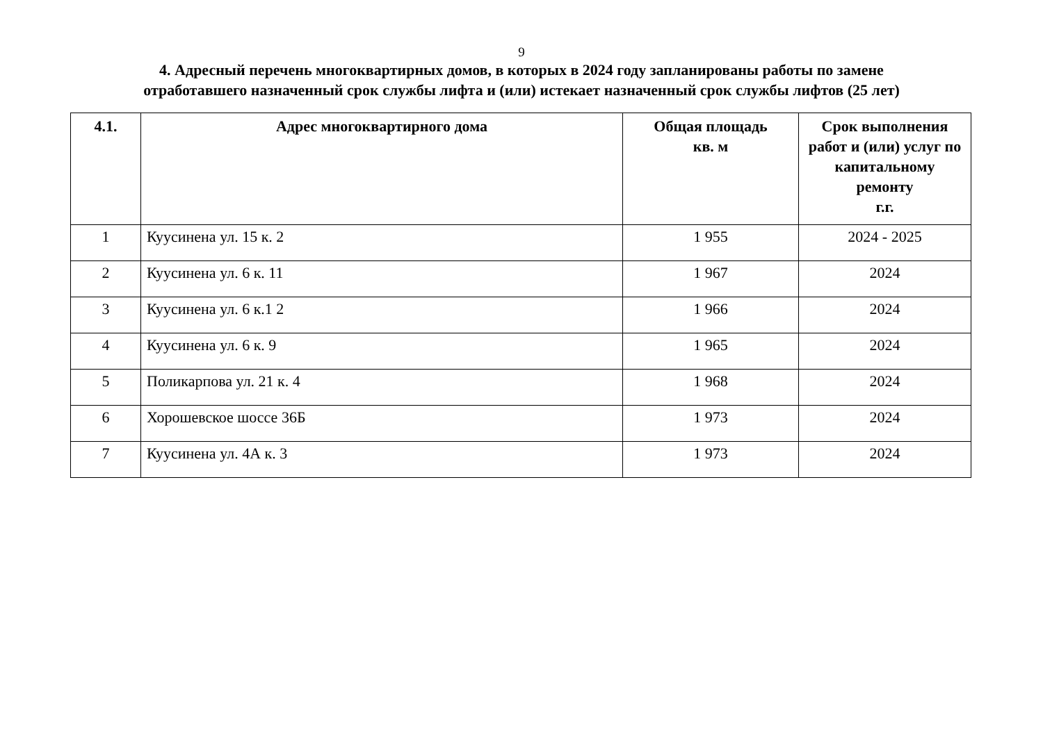9
4. Адресный перечень многоквартирных домов, в которых в 2024 году запланированы работы по замене
отработавшего назначенный срок службы лифта и (или) истекает назначенный срок службы лифтов (25 лет)
| 4.1. | Адрес многоквартирного дома | Общая площадь кв. м | Срок выполнения работ и (или) услуг по капитальному ремонту г.г. |
| --- | --- | --- | --- |
| 1 | Куусинена ул. 15 к. 2 | 1 955 | 2024 - 2025 |
| 2 | Куусинена ул. 6 к. 11 | 1 967 | 2024 |
| 3 | Куусинена ул. 6 к.1 2 | 1 966 | 2024 |
| 4 | Куусинена ул. 6 к. 9 | 1 965 | 2024 |
| 5 | Поликарпова ул. 21 к. 4 | 1 968 | 2024 |
| 6 | Хорошевское шоссе 36Б | 1 973 | 2024 |
| 7 | Куусинена ул. 4А к. 3 | 1 973 | 2024 |